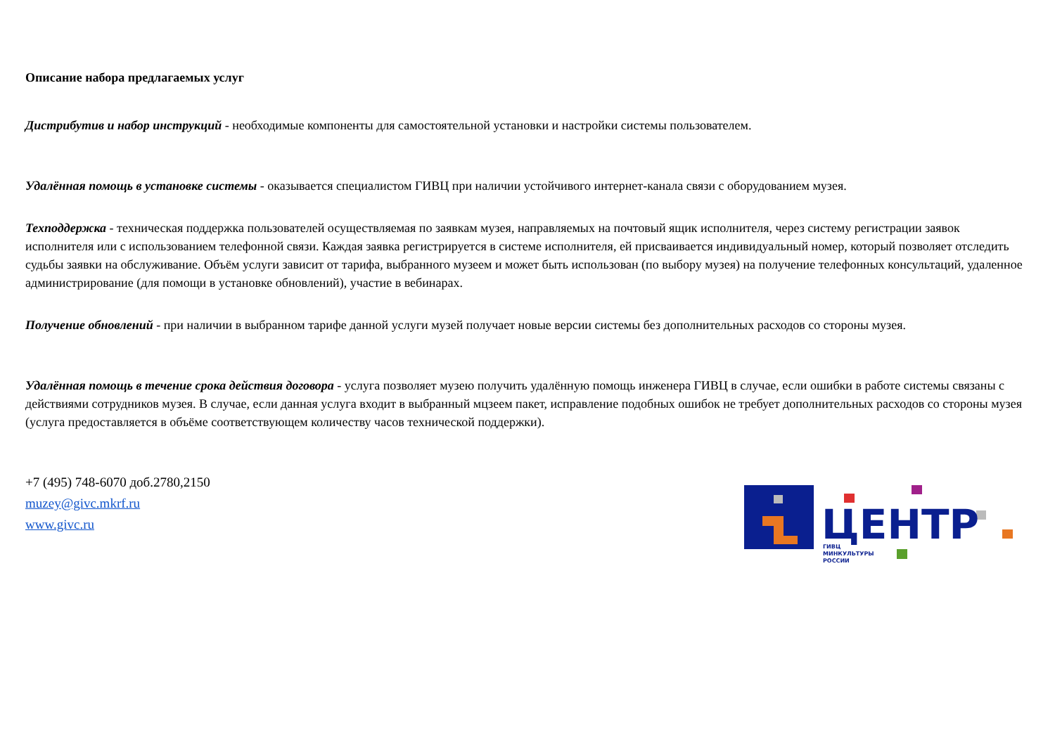Описание набора предлагаемых услуг
Дистрибутив и набор инструкций - необходимые компоненты для самостоятельной установки и настройки системы пользователем.
Удалённая помощь в установке системы - оказывается специалистом ГИВЦ при наличии устойчивого интернет-канала связи с оборудованием музея.
Техподдержка - техническая поддержка пользователей осуществляемая по заявкам музея, направляемых на почтовый ящик исполнителя, через систему регистрации заявок исполнителя или с использованием телефонной связи. Каждая заявка регистрируется в системе исполнителя, ей присваивается индивидуальный номер, который позволяет отследить судьбы заявки на обслуживание. Объём услуги зависит от тарифа, выбранного музеем и может быть использован (по выбору музея) на получение телефонных консультаций, удаленное администрирование (для помощи в установке обновлений), участие в вебинарах.
Получение обновлений - при наличии в выбранном тарифе данной услуги музей получает новые версии системы без дополнительных расходов со стороны музея.
Удалённая помощь в течение срока действия договора - услуга позволяет музею получить удалённую помощь инженера ГИВЦ в случае, если ошибки в работе системы связаны с действиями сотрудников музея. В случае, если данная услуга входит в выбранный мцзеем пакет, исправление подобных ошибок не требует дополнительных расходов со стороны музея (услуга предоставляется в объёме соответствующем количеству часов технической поддержки).
+7 (495) 748-6070 доб.2780,2150
muzey@givc.mkrf.ru
www.givc.ru
ЦЕНТР
ГИВЦ
МИНКУЛЬТУРЫ
РОССИИ